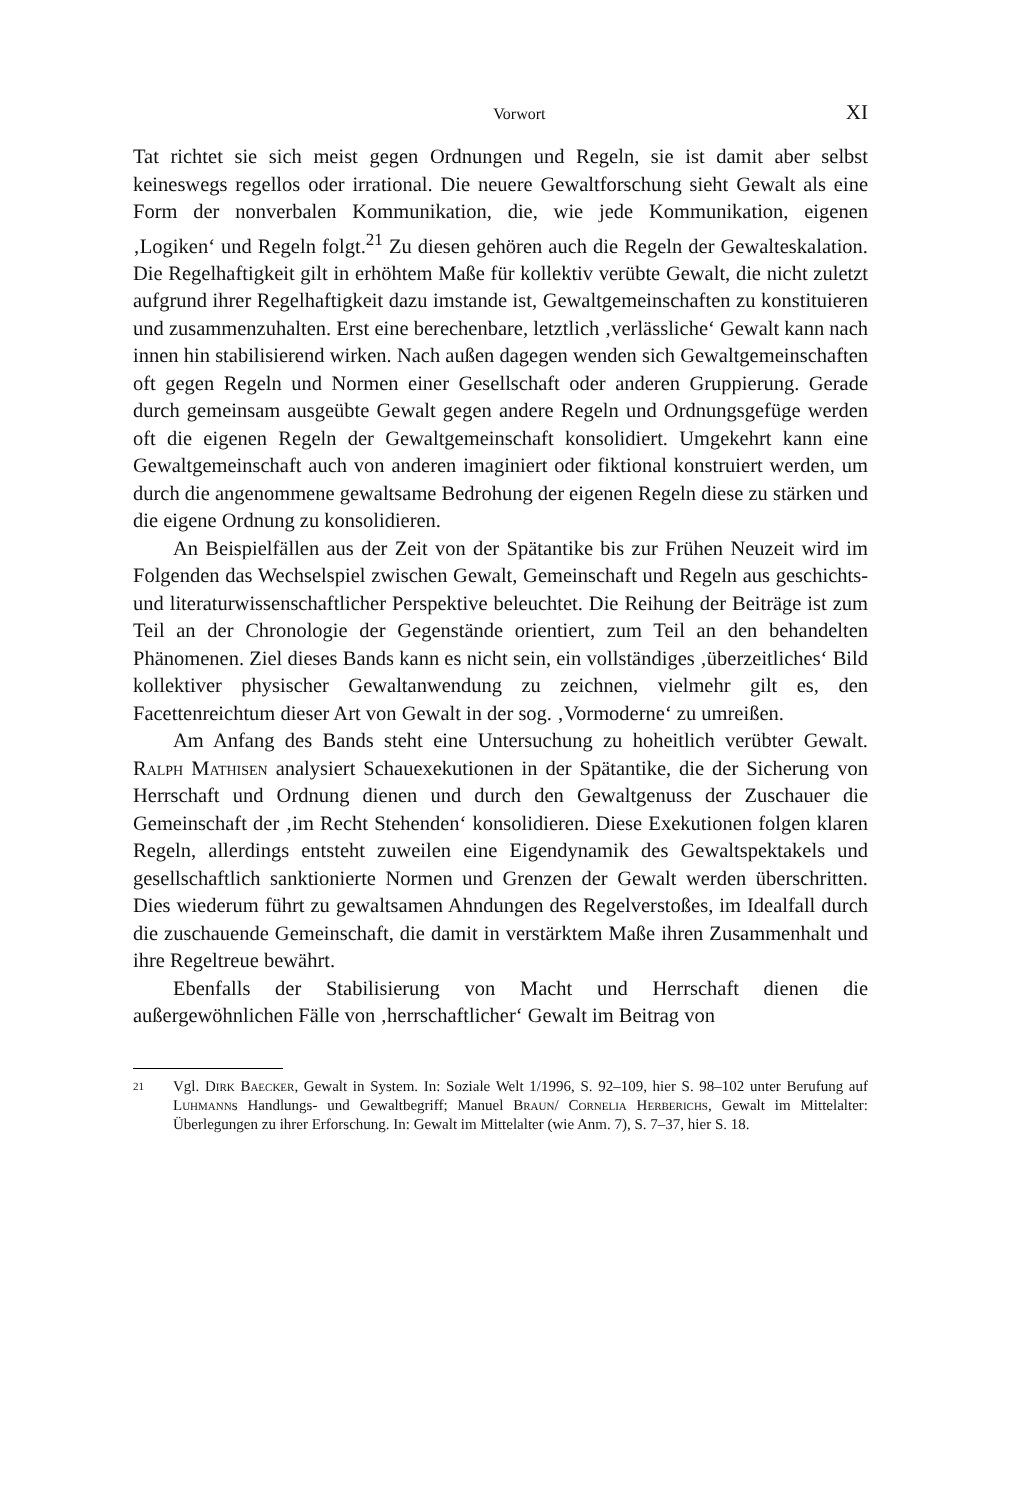Vorwort XI
Tat richtet sie sich meist gegen Ordnungen und Regeln, sie ist damit aber selbst keineswegs regellos oder irrational. Die neuere Gewaltforschung sieht Gewalt als eine Form der nonverbalen Kommunikation, die, wie jede Kommunikation, eigenen ‚Logiken‘ und Regeln folgt.<sup>21</sup> Zu diesen gehören auch die Regeln der Gewalteskalation. Die Regelhaftigkeit gilt in erhöhtem Maße für kollektiv verübte Gewalt, die nicht zuletzt aufgrund ihrer Regelhaftigkeit dazu imstande ist, Gewaltgemeinschaften zu konstituieren und zusammenzuhalten. Erst eine berechenbare, letztlich ‚verlässliche‘ Gewalt kann nach innen hin stabilisierend wirken. Nach außen dagegen wenden sich Gewaltgemeinschaften oft gegen Regeln und Normen einer Gesellschaft oder anderen Gruppierung. Gerade durch gemeinsam ausgeübte Gewalt gegen andere Regeln und Ordnungsgefüge werden oft die eigenen Regeln der Gewaltgemeinschaft konsolidiert. Umgekehrt kann eine Gewaltgemeinschaft auch von anderen imaginiert oder fiktional konstruiert werden, um durch die angenommene gewaltsame Bedrohung der eigenen Regeln diese zu stärken und die eigene Ordnung zu konsolidieren.
An Beispielfällen aus der Zeit von der Spätantike bis zur Frühen Neuzeit wird im Folgenden das Wechselspiel zwischen Gewalt, Gemeinschaft und Regeln aus geschichts- und literaturwissenschaftlicher Perspektive beleuchtet. Die Reihung der Beiträge ist zum Teil an der Chronologie der Gegenstände orientiert, zum Teil an den behandelten Phänomenen. Ziel dieses Bands kann es nicht sein, ein vollständiges ‚überzeitliches‘ Bild kollektiver physischer Gewaltanwendung zu zeichnen, vielmehr gilt es, den Facettenreichtum dieser Art von Gewalt in der sog. ‚Vormoderne‘ zu umreißen.
Am Anfang des Bands steht eine Untersuchung zu hoheitlich verübter Gewalt. Ralph Mathisen analysiert Schauexekutionen in der Spätantike, die der Sicherung von Herrschaft und Ordnung dienen und durch den Gewaltgenuss der Zuschauer die Gemeinschaft der ‚im Recht Stehenden‘ konsolidieren. Diese Exekutionen folgen klaren Regeln, allerdings entsteht zuweilen eine Eigendynamik des Gewaltspektakels und gesellschaftlich sanktionierte Normen und Grenzen der Gewalt werden überschritten. Dies wiederum führt zu gewaltsamen Ahndungen des Regelverstoßes, im Idealfall durch die zuschauende Gemeinschaft, die damit in verstärktem Maße ihren Zusammenhalt und ihre Regeltreue bewährt.
Ebenfalls der Stabilisierung von Macht und Herrschaft dienen die außergewöhnlichen Fälle von ‚herrschaftlicher‘ Gewalt im Beitrag von
21 Vgl. Dirk Baecker, Gewalt in System. In: Soziale Welt 1/1996, S. 92–109, hier S. 98–102 unter Berufung auf Luhmanns Handlungs- und Gewaltbegriff; Manuel Braun/ Cornelia Herberichs, Gewalt im Mittelalter: Überlegungen zu ihrer Erforschung. In: Gewalt im Mittelalter (wie Anm. 7), S. 7–37, hier S. 18.